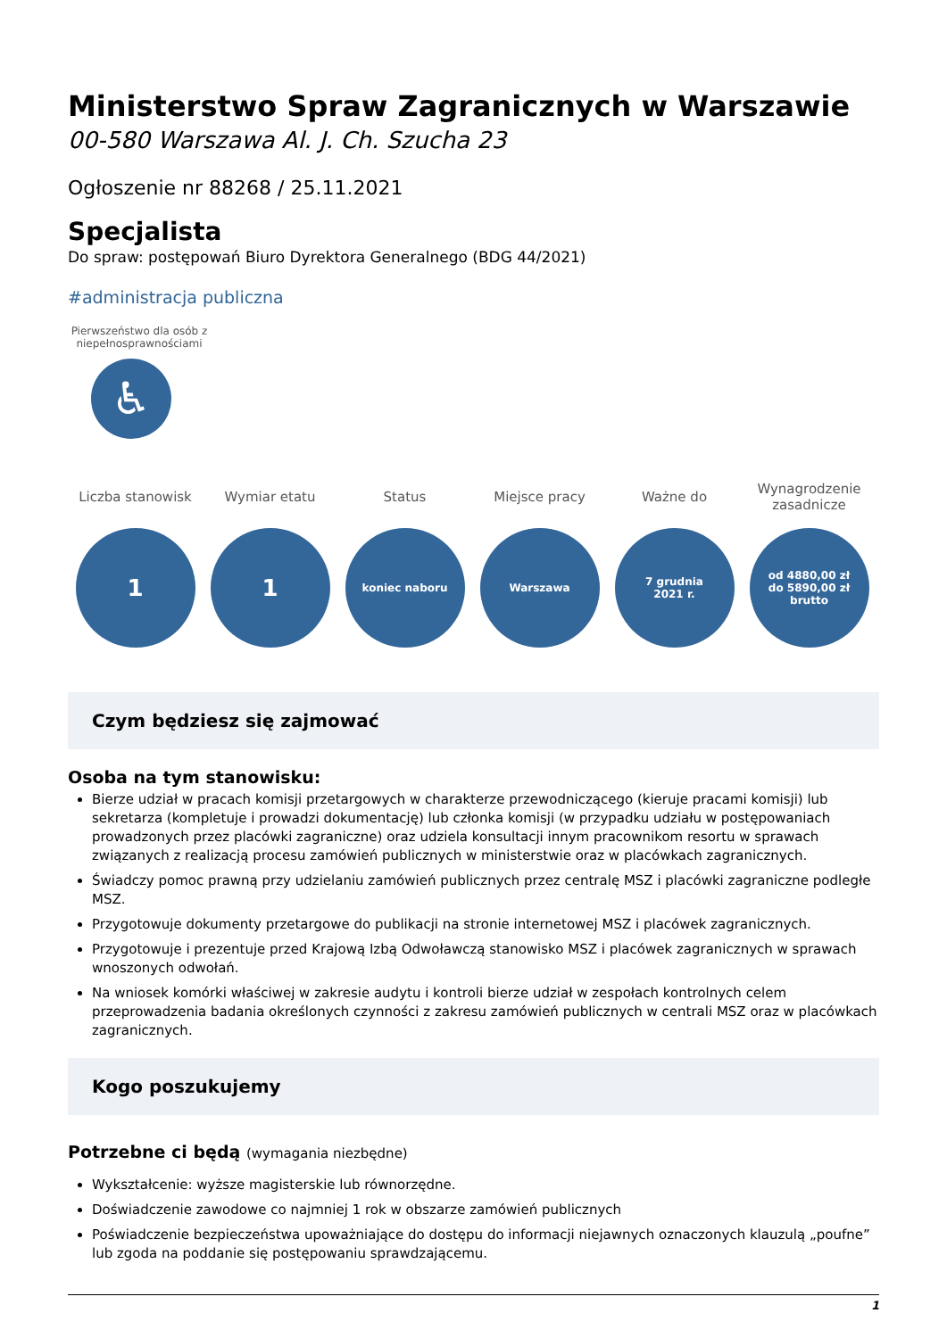Ministerstwo Spraw Zagranicznych w Warszawie
00-580 Warszawa Al. J. Ch. Szucha 23
Ogłoszenie nr 88268 / 25.11.2021
Specjalista
Do spraw: postępowań Biuro Dyrektora Generalnego (BDG 44/2021)
#administracja publiczna
Pierwszeństwo dla osób z niepełnosprawnościami
♿
Liczba stanowisk
1
Wymiar etatu
1
Status
koniec naboru
Miejsce pracy
Warszawa
Ważne do
7 grudnia
2021 r.
Wynagrodzenie zasadnicze
od 4880,00 zł
do 5890,00 zł brutto
Czym będziesz się zajmować
Osoba na tym stanowisku:
Bierze udział w pracach komisji przetargowych w charakterze przewodniczącego (kieruje pracami komisji) lub sekretarza (kompletuje i prowadzi dokumentację) lub członka komisji (w przypadku udziału w postępowaniach prowadzonych przez placówki zagraniczne) oraz udziela konsultacji innym pracownikom resortu w sprawach związanych z realizacją procesu zamówień publicznych w ministerstwie oraz w placówkach zagranicznych.
Świadczy pomoc prawną przy udzielaniu zamówień publicznych przez centralę MSZ i placówki zagraniczne podległe MSZ.
Przygotowuje dokumenty przetargowe do publikacji na stronie internetowej MSZ i placówek zagranicznych.
Przygotowuje i prezentuje przed Krajową Izbą Odwoławczą stanowisko MSZ i placówek zagranicznych w sprawach wnoszonych odwołań.
Na wniosek komórki właściwej w zakresie audytu i kontroli bierze udział w zespołach kontrolnych celem przeprowadzenia badania określonych czynności z zakresu zamówień publicznych w centrali MSZ oraz w placówkach zagranicznych.
Kogo poszukujemy
Potrzebne ci będą (wymagania niezbędne)
Wykształcenie: wyższe magisterskie lub równorzędne.
Doświadczenie zawodowe co najmniej 1 rok w obszarze zamówień publicznych
Poświadczenie bezpieczeństwa upoważniające do dostępu do informacji niejawnych oznaczonych klauzulą „poufne” lub zgoda na poddanie się postępowaniu sprawdzającemu.
1